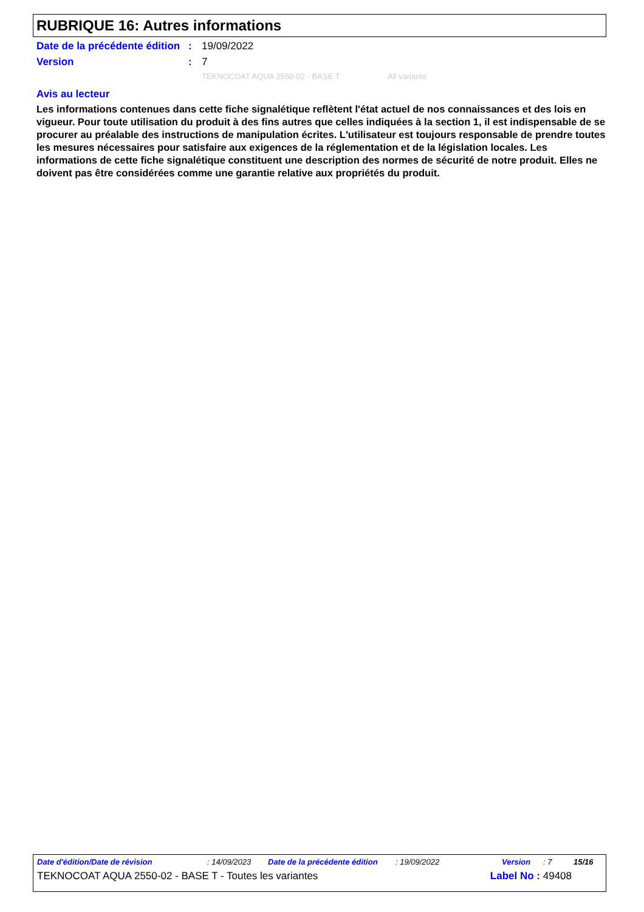RUBRIQUE 16: Autres informations
Date de la précédente édition
: 19/09/2022
Version : 7
TEKNOCOAT AQUA 2550-02 - BASE T All variants
Avis au lecteur
Les informations contenues dans cette fiche signalétique reflètent l'état actuel de nos connaissances et des lois en vigueur. Pour toute utilisation du produit à des fins autres que celles indiquées à la section 1, il est indispensable de se procurer au préalable des instructions de manipulation écrites. L'utilisateur est toujours responsable de prendre toutes les mesures nécessaires pour satisfaire aux exigences de la réglementation et de la législation locales. Les informations de cette fiche signalétique constituent une description des normes de sécurité de notre produit. Elles ne doivent pas être considérées comme une garantie relative aux propriétés du produit.
Date d'édition/Date de révision: 14/09/2023 Date de la précédente édition: 19/09/2022 Version: 7 15/16
TEKNOCOAT AQUA 2550-02 - BASE T - Toutes les variantes Label No : 49408